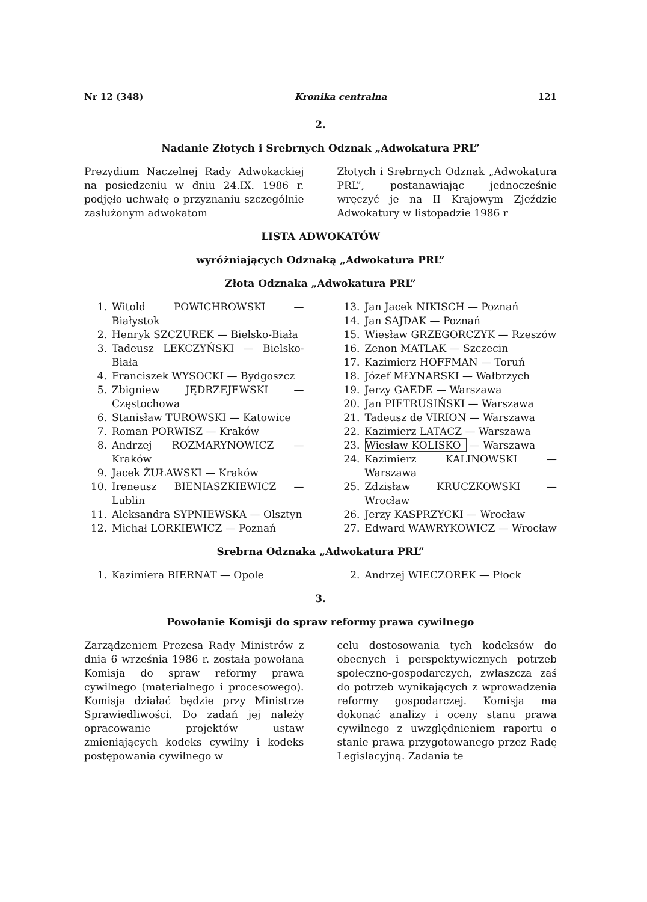Nr 12 (348) Kronika centralna 121
2.
Nadanie Złotych i Srebrnych Odznak „Adwokatura PRL”
Prezydium Naczelnej Rady Adwokackiej na posiedzeniu w dniu 24.IX. 1986 r. podjęło uchwałę o przyznaniu szczególnie zasłużonym adwokatom
Złotych i Srebrnych Odznak „Adwokatura PRL”, postanawiając jednocześnie wręczyć je na II Krajowym Zjeździe Adwokatury w listopadzie 1986 r
LISTA ADWOKATÓW
wyróżniających Odznaką „Adwokatura PRL”
Złota Odznaka „Adwokatura PRL”
1. Witold POWICHROWSKI — Białystok
2. Henryk SZCZUREK — Bielsko-Biała
3. Tadeusz LEKCZYŃSKI — Bielsko-Biała
4. Franciszek WYSOCKI — Bydgoszcz
5. Zbigniew JĘDRZEJEWSKI — Częstochowa
6. Stanisław TUROWSKI — Katowice
7. Roman PORWISZ — Kraków
8. Andrzej ROZMARYNOWICZ — Kraków
9. Jacek ŻUŁAWSKI — Kraków
10. Ireneusz BIENIASZKIEWICZ — Lublin
11. Aleksandra SYPNIEWSKA — Olsztyn
12. Michał LORKIEWICZ — Poznań
13. Jan Jacek NIKISCH — Poznań
14. Jan SAJDAK — Poznań
15. Wiesław GRZEGORCZYK — Rzeszów
16. Zenon MATLAK — Szczecin
17. Kazimierz HOFFMAN — Toruń
18. Józef MŁYNARSKI — Wałbrzych
19. Jerzy GAEDE — Warszawa
20. Jan PIETRUSIŃSKI — Warszawa
21. Tadeusz de VIRION — Warszawa
22. Kazimierz LATACZ — Warszawa
23. Wiesław KOLISKO — Warszawa
24. Kazimierz KALINOWSKI — Warszawa
25. Zdzisław KRUCZKOWSKI — Wrocław
26. Jerzy KASPRZYCKI — Wrocław
27. Edward WAWRYKOWICZ — Wrocław
Srebrna Odznaka „Adwokatura PRL”
1. Kazimiera BIERNAT — Opole 2. Andrzej WIECZOREK — Płock
3.
Powołanie Komisji do spraw reformy prawa cywilnego
Zarządzeniem Prezesa Rady Ministrów z dnia 6 września 1986 r. została powołana Komisja do spraw reformy prawa cywilnego (materialnego i procesowego). Komisja działać będzie przy Ministrze Sprawiedliwości. Do zadań jej należy opracowanie projektów ustaw zmieniających kodeks cywilny i kodeks postępowania cywilnego w
celu dostosowania tych kodeksów do obecnych i perspektywicznych potrzeb społeczno-gospodarczych, zwłaszcza zaś do potrzeb wynikających z wprowadzenia reformy gospodarczej. Komisja ma dokonać analizy i oceny stanu prawa cywilnego z uwzględnieniem raportu o stanie prawa przygotowanego przez Radę Legislacyjną. Zadania te